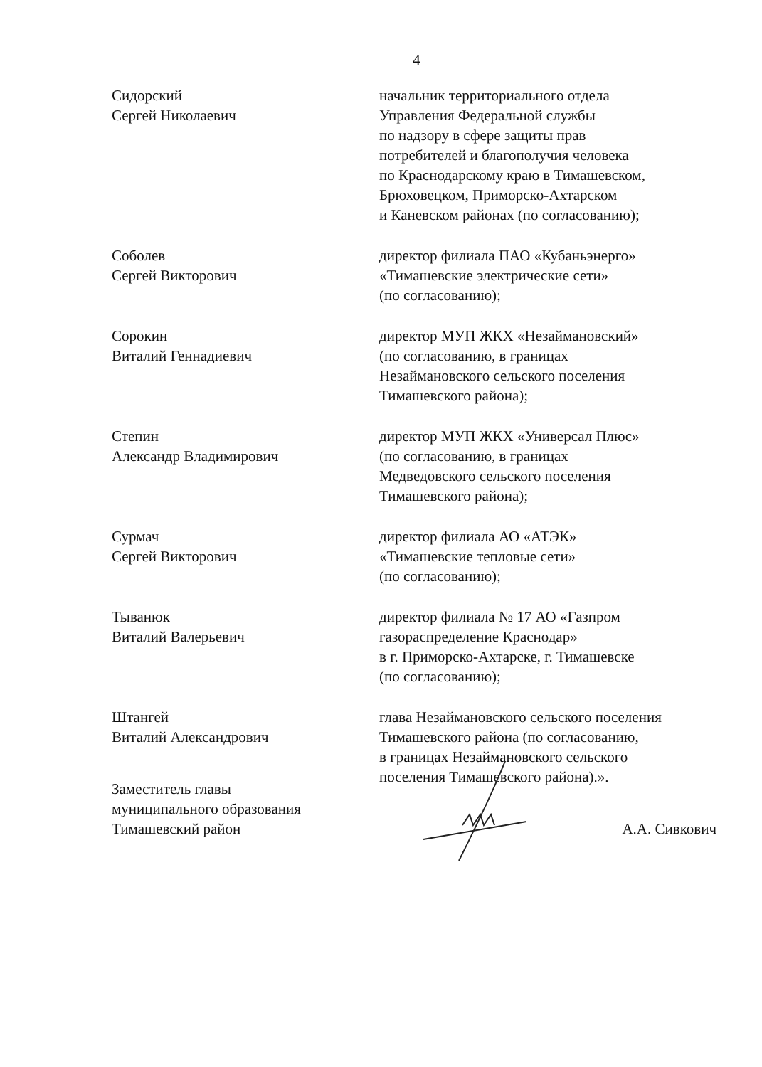4
Сидорский
Сергей Николаевич
начальник территориального отдела
Управления Федеральной службы
по надзору в сфере защиты прав
потребителей и благополучия человека
по Краснодарскому краю в Тимашевском,
Брюховецком, Приморско-Ахтарском
и Каневском районах (по согласованию);
Соболев
Сергей Викторович
директор филиала ПАО «Кубаньэнерго»
«Тимашевские электрические сети»
(по согласованию);
Сорокин
Виталий Геннадиевич
директор МУП ЖКХ «Незаймановский»
(по согласованию, в границах
Незаймановского сельского поселения
Тимашевского района);
Степин
Александр Владимирович
директор МУП ЖКХ «Универсал Плюс»
(по согласованию, в границах
Медведовского сельского поселения
Тимашевского района);
Сурмач
Сергей Викторович
директор филиала АО «АТЭК»
«Тимашевские тепловые сети»
(по согласованию);
Тыванюк
Виталий Валерьевич
директор филиала № 17 АО «Газпром
газораспределение Краснодар»
в г. Приморско-Ахтарске, г. Тимашевске
(по согласованию);
Штангей
Виталий Александрович
глава Незаймановского сельского поселения
Тимашевского района (по согласованию,
в границах Незаймановского сельского
поселения Тимашевского района).».
Заместитель главы
муниципального образования
Тимашевский район
А.А. Сивкович